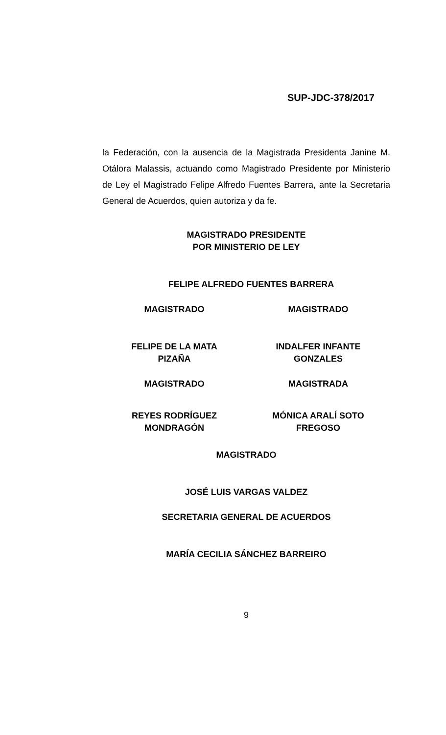SUP-JDC-378/2017
la Federación, con la ausencia de la Magistrada Presidenta Janine M. Otálora Malassis, actuando como Magistrado Presidente por Ministerio de Ley el Magistrado Felipe Alfredo Fuentes Barrera, ante la Secretaria General de Acuerdos, quien autoriza y da fe.
MAGISTRADO PRESIDENTE
POR MINISTERIO DE LEY
FELIPE ALFREDO FUENTES BARRERA
MAGISTRADO MAGISTRADO
FELIPE DE LA MATA
PIZAÑA
INDALFER INFANTE
GONZALES
MAGISTRADO MAGISTRADA
REYES RODRÍGUEZ
MONDRAGÓN
MÓNICA ARALÍ SOTO
FREGOSO
MAGISTRADO
JOSÉ LUIS VARGAS VALDEZ
SECRETARIA GENERAL DE ACUERDOS
MARÍA CECILIA SÁNCHEZ BARREIRO
9